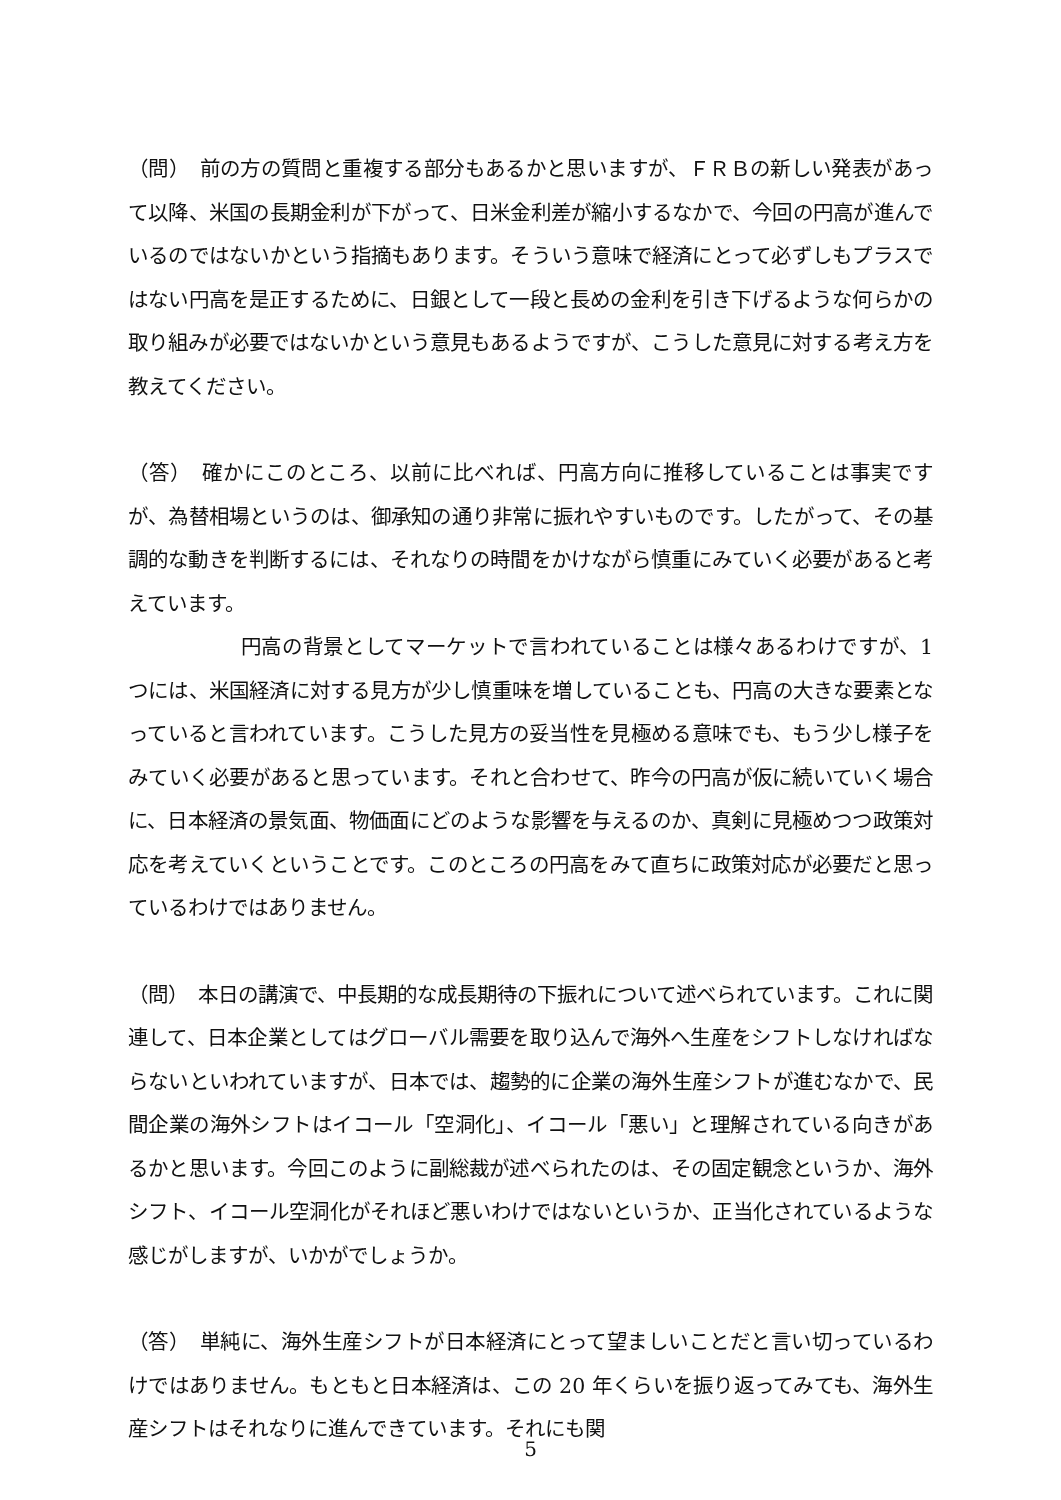（問）　前の方の質問と重複する部分もあるかと思いますが、ＦＲＢの新しい発表があって以降、米国の長期金利が下がって、日米金利差が縮小するなかで、今回の円高が進んでいるのではないかという指摘もあります。そういう意味で経済にとって必ずしもプラスではない円高を是正するために、日銀として一段と長めの金利を引き下げるような何らかの取り組みが必要ではないかという意見もあるようですが、こうした意見に対する考え方を教えてください。
（答）　確かにこのところ、以前に比べれば、円高方向に推移していることは事実ですが、為替相場というのは、御承知の通り非常に振れやすいものです。したがって、その基調的な動きを判断するには、それなりの時間をかけながら慎重にみていく必要があると考えています。
円高の背景としてマーケットで言われていることは様々あるわけですが、1 つには、米国経済に対する見方が少し慎重味を増していることも、円高の大きな要素となっていると言われています。こうした見方の妥当性を見極める意味でも、もう少し様子をみていく必要があると思っています。それと合わせて、昨今の円高が仮に続いていく場合に、日本経済の景気面、物価面にどのような影響を与えるのか、真剣に見極めつつ政策対応を考えていくということです。このところの円高をみて直ちに政策対応が必要だと思っているわけではありません。
（問）　本日の講演で、中長期的な成長期待の下振れについて述べられています。これに関連して、日本企業としてはグローバル需要を取り込んで海外へ生産をシフトしなければならないといわれていますが、日本では、趨勢的に企業の海外生産シフトが進むなかで、民間企業の海外シフトはイコール「空洞化」、イコール「悪い」と理解されている向きがあるかと思います。今回このように副総裁が述べられたのは、その固定観念というか、海外シフト、イコール空洞化がそれほど悪いわけではないというか、正当化されているような感じがしますが、いかがでしょうか。
（答）　単純に、海外生産シフトが日本経済にとって望ましいことだと言い切っているわけではありません。もともと日本経済は、この 20 年くらいを振り返ってみても、海外生産シフトはそれなりに進んできています。それにも関
5